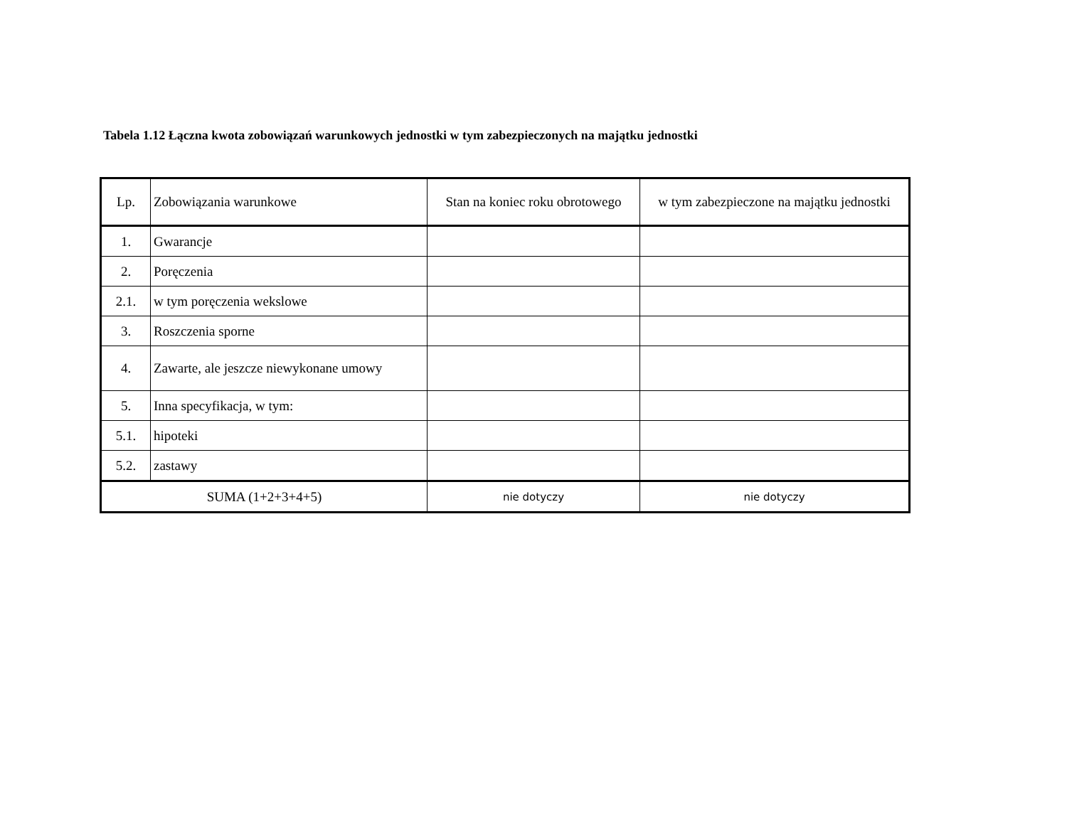Tabela 1.12 Łączna kwota zobowiązań warunkowych jednostki w tym zabezpieczonych na majątku jednostki
| Lp. | Zobowiązania warunkowe | Stan na koniec roku obrotowego | w tym zabezpieczone na majątku jednostki |
| --- | --- | --- | --- |
| 1. | Gwarancje | | |
| 2. | Poręczenia | | |
| 2.1. | w tym poręczenia wekslowe | | |
| 3. | Roszczenia sporne | | |
| 4. | Zawarte, ale jeszcze niewykonane umowy | | |
| 5. | Inna specyfikacja, w tym: | | |
| 5.1. | hipoteki | | |
| 5.2. | zastawy | | |
| SUMA (1+2+3+4+5) | | nie dotyczy | nie dotyczy |